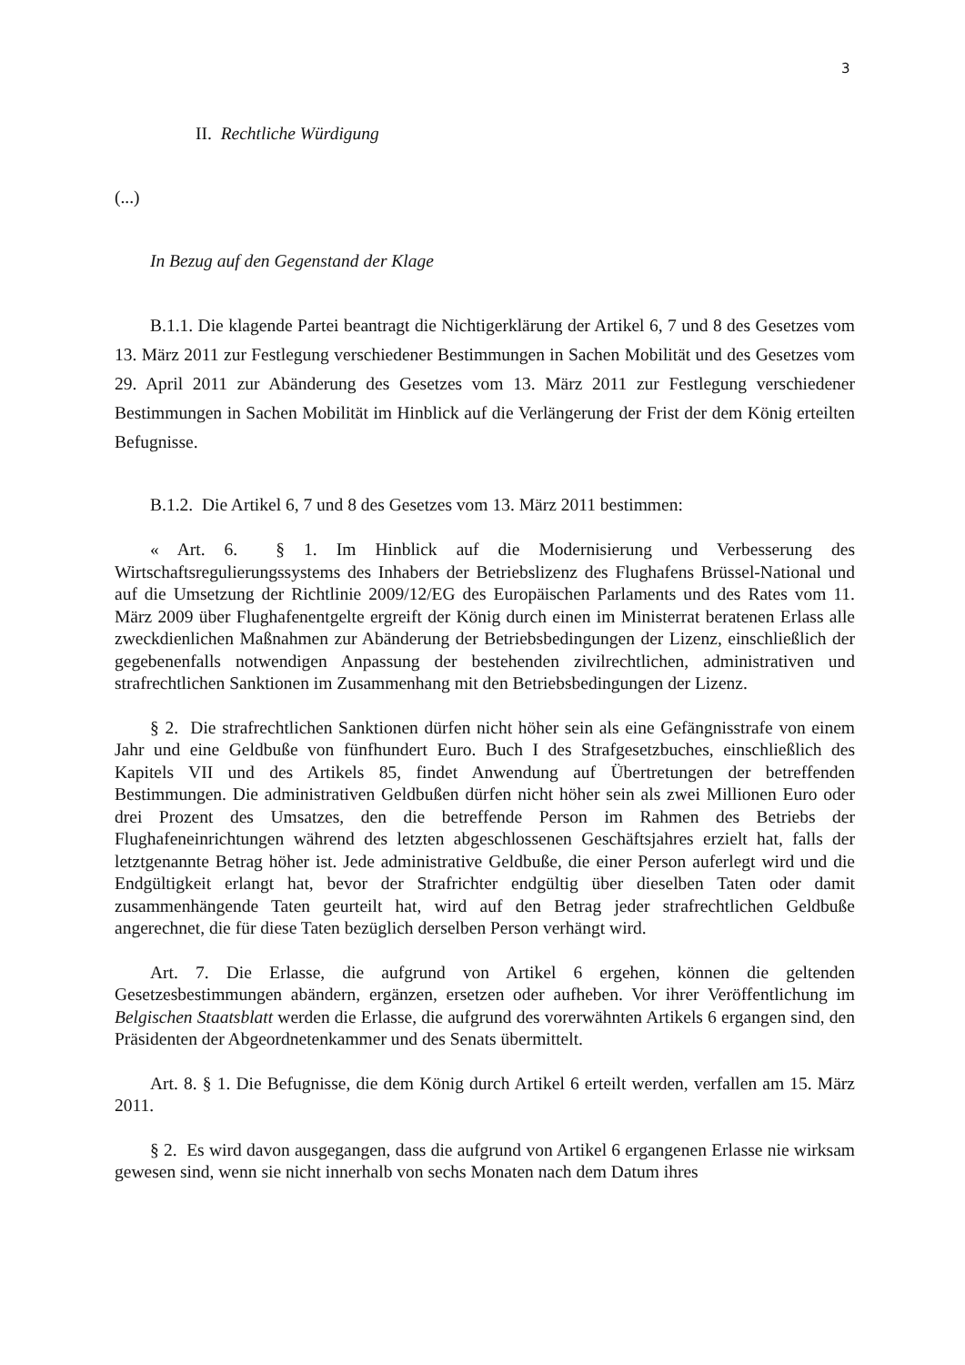3
II. Rechtliche Würdigung
(...)
In Bezug auf den Gegenstand der Klage
B.1.1. Die klagende Partei beantragt die Nichtigerklärung der Artikel 6, 7 und 8 des Gesetzes vom 13. März 2011 zur Festlegung verschiedener Bestimmungen in Sachen Mobilität und des Gesetzes vom 29. April 2011 zur Abänderung des Gesetzes vom 13. März 2011 zur Festlegung verschiedener Bestimmungen in Sachen Mobilität im Hinblick auf die Verlängerung der Frist der dem König erteilten Befugnisse.
B.1.2. Die Artikel 6, 7 und 8 des Gesetzes vom 13. März 2011 bestimmen:
« Art. 6. § 1. Im Hinblick auf die Modernisierung und Verbesserung des Wirtschaftsregulierungssystems des Inhabers der Betriebslizenz des Flughafens Brüssel-National und auf die Umsetzung der Richtlinie 2009/12/EG des Europäischen Parlaments und des Rates vom 11. März 2009 über Flughafenentgelte ergreift der König durch einen im Ministerrat beratenen Erlass alle zweckdienlichen Maßnahmen zur Abänderung der Betriebsbedingungen der Lizenz, einschließlich der gegebenenfalls notwendigen Anpassung der bestehenden zivilrechtlichen, administrativen und strafrechtlichen Sanktionen im Zusammenhang mit den Betriebsbedingungen der Lizenz.
§ 2. Die strafrechtlichen Sanktionen dürfen nicht höher sein als eine Gefängnisstrafe von einem Jahr und eine Geldbuße von fünfhundert Euro. Buch I des Strafgesetzbuches, einschließlich des Kapitels VII und des Artikels 85, findet Anwendung auf Übertretungen der betreffenden Bestimmungen. Die administrativen Geldbußen dürfen nicht höher sein als zwei Millionen Euro oder drei Prozent des Umsatzes, den die betreffende Person im Rahmen des Betriebs der Flughafeneinrichtungen während des letzten abgeschlossenen Geschäftsjahres erzielt hat, falls der letztgenannte Betrag höher ist. Jede administrative Geldbuße, die einer Person auferlegt wird und die Endgültigkeit erlangt hat, bevor der Strafrichter endgültig über dieselben Taten oder damit zusammenhängende Taten geurteilt hat, wird auf den Betrag jeder strafrechtlichen Geldbuße angerechnet, die für diese Taten bezüglich derselben Person verhängt wird.
Art. 7. Die Erlasse, die aufgrund von Artikel 6 ergehen, können die geltenden Gesetzesbestimmungen abändern, ergänzen, ersetzen oder aufheben. Vor ihrer Veröffentlichung im Belgischen Staatsblatt werden die Erlasse, die aufgrund des vorerwähnten Artikels 6 ergangen sind, den Präsidenten der Abgeordnetenkammer und des Senats übermittelt.
Art. 8. § 1. Die Befugnisse, die dem König durch Artikel 6 erteilt werden, verfallen am 15. März 2011.
§ 2. Es wird davon ausgegangen, dass die aufgrund von Artikel 6 ergangenen Erlasse nie wirksam gewesen sind, wenn sie nicht innerhalb von sechs Monaten nach dem Datum ihres